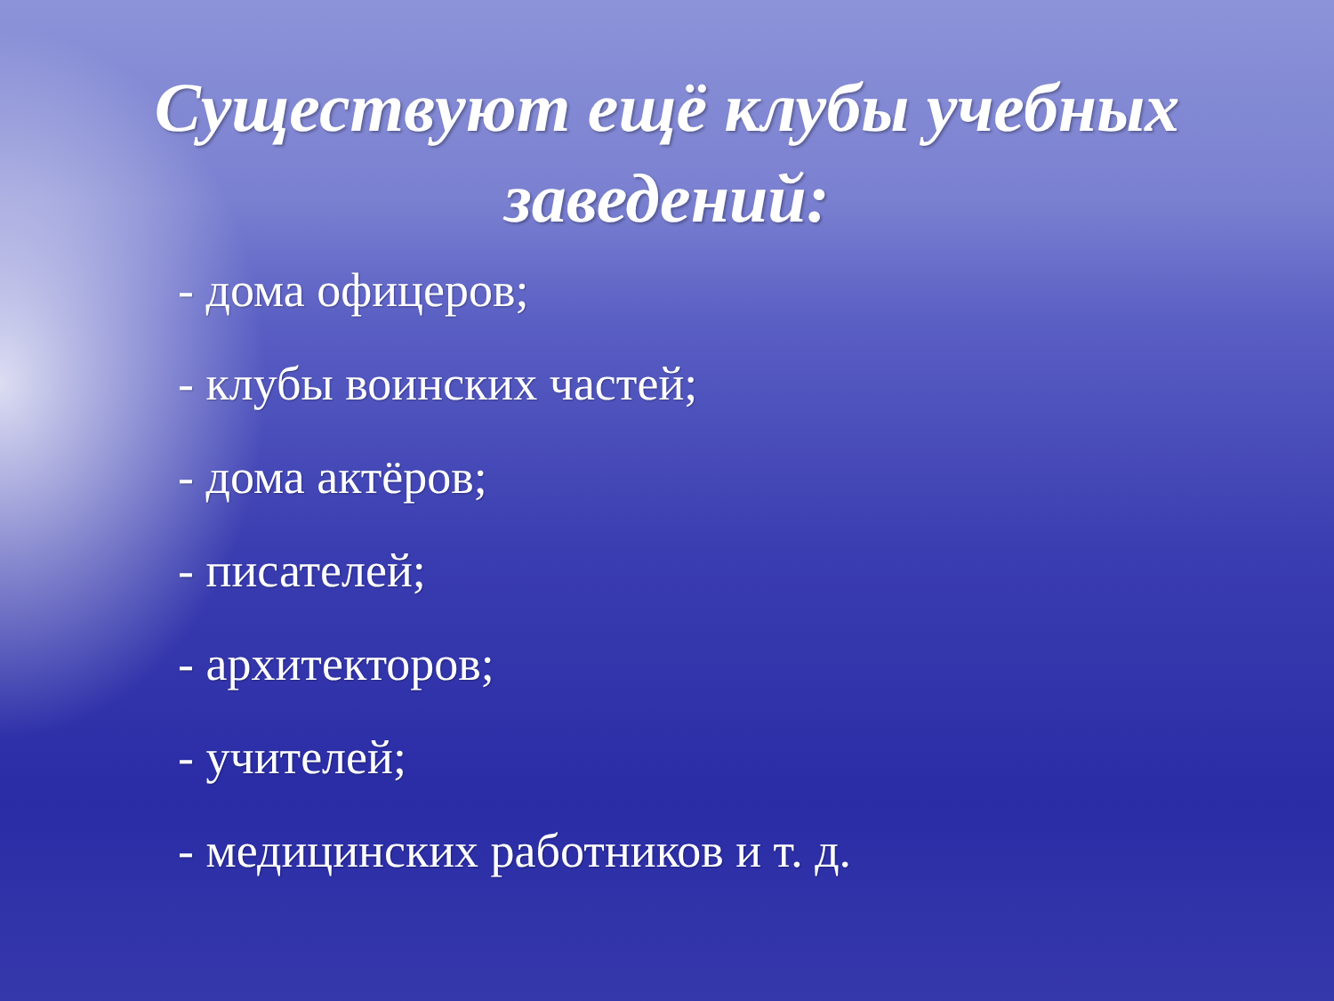Существуют ещё клубы учебных заведений:
- дома офицеров;
- клубы воинских частей;
- дома актёров;
- писателей;
- архитекторов;
- учителей;
- медицинских работников и т. д.